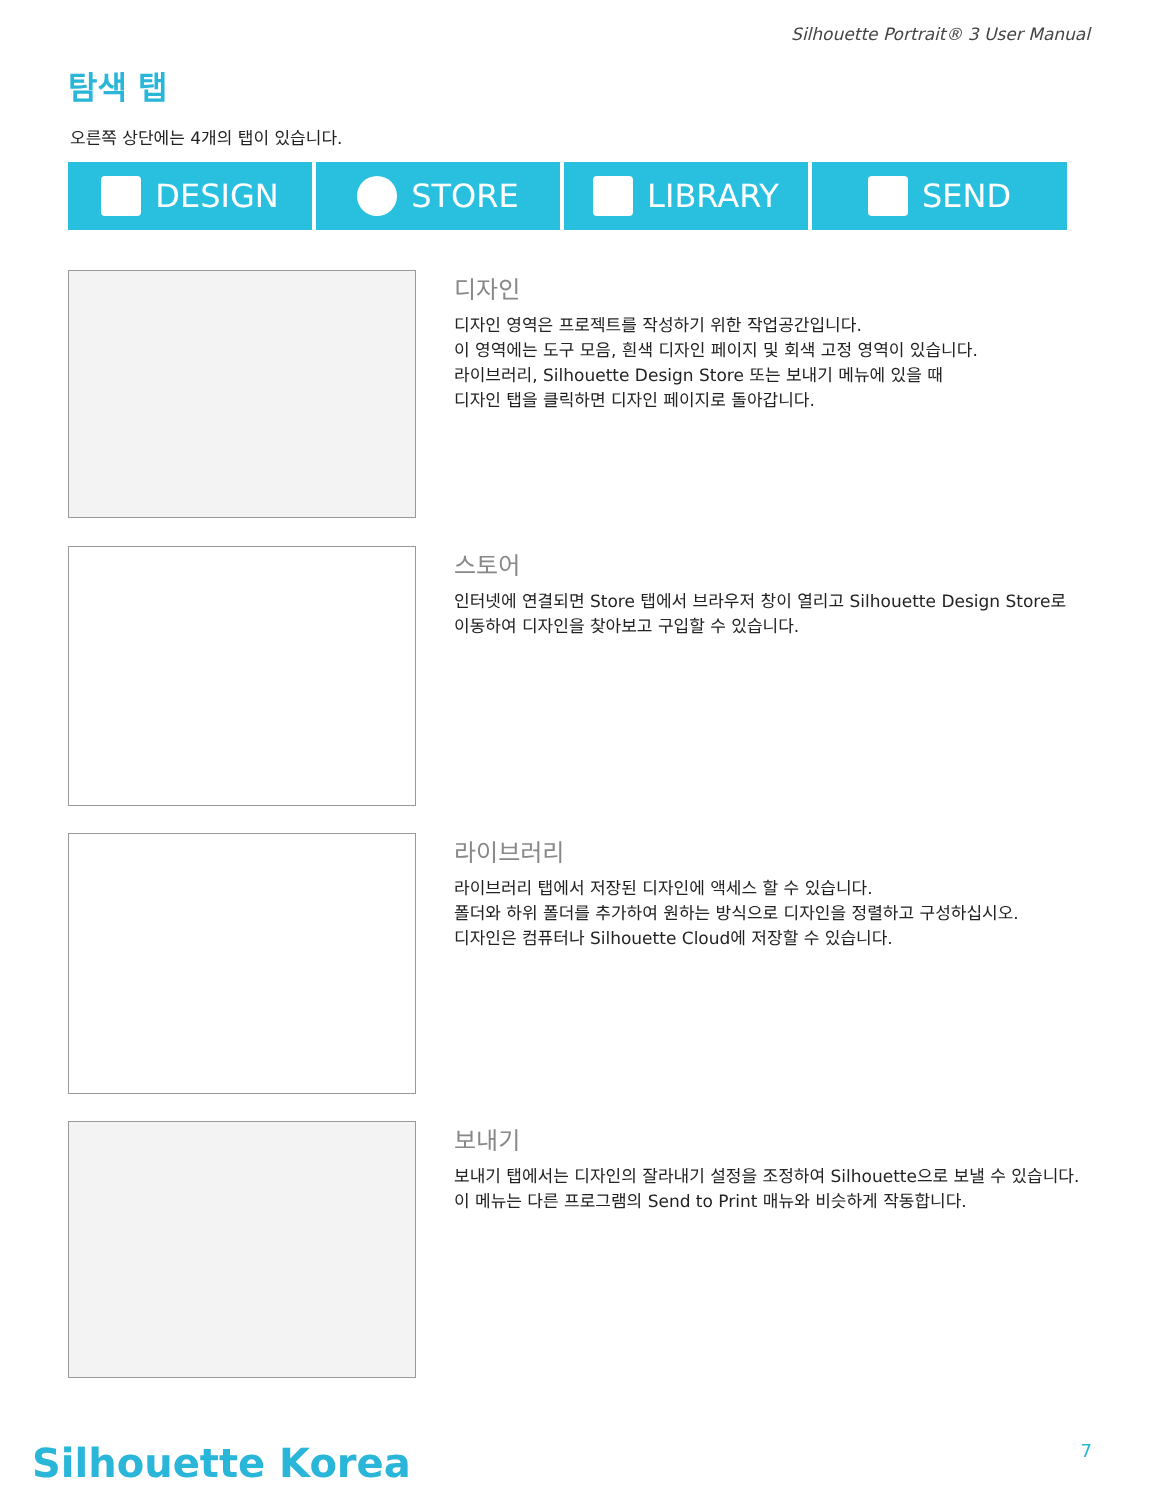Silhouette Portrait® 3 User Manual
탐색 탭
오른쪽 상단에는 4개의 탭이 있습니다.
DESIGN STORE LIBRARY SEND
디자인
디자인 영역은 프로젝트를 작성하기 위한 작업공간입니다.
이 영역에는 도구 모음, 흰색 디자인 페이지 및 회색 고정 영역이 있습니다.
라이브러리, Silhouette Design Store 또는 보내기 메뉴에 있을 때
디자인 탭을 클릭하면 디자인 페이지로 돌아갑니다.
스토어
인터넷에 연결되면 Store 탭에서 브라우저 창이 열리고 Silhouette Design Store로
이동하여 디자인을 찾아보고 구입할 수 있습니다.
라이브러리
라이브러리 탭에서 저장된 디자인에 액세스 할 수 있습니다.
폴더와 하위 폴더를 추가하여 원하는 방식으로 디자인을 정렬하고 구성하십시오.
디자인은 컴퓨터나 Silhouette Cloud에 저장할 수 있습니다.
보내기
보내기 탭에서는 디자인의 잘라내기 설정을 조정하여 Silhouette으로 보낼 수 있습니다.
이 메뉴는 다른 프로그램의 Send to Print 매뉴와 비슷하게 작동합니다.
Silhouette Korea 7